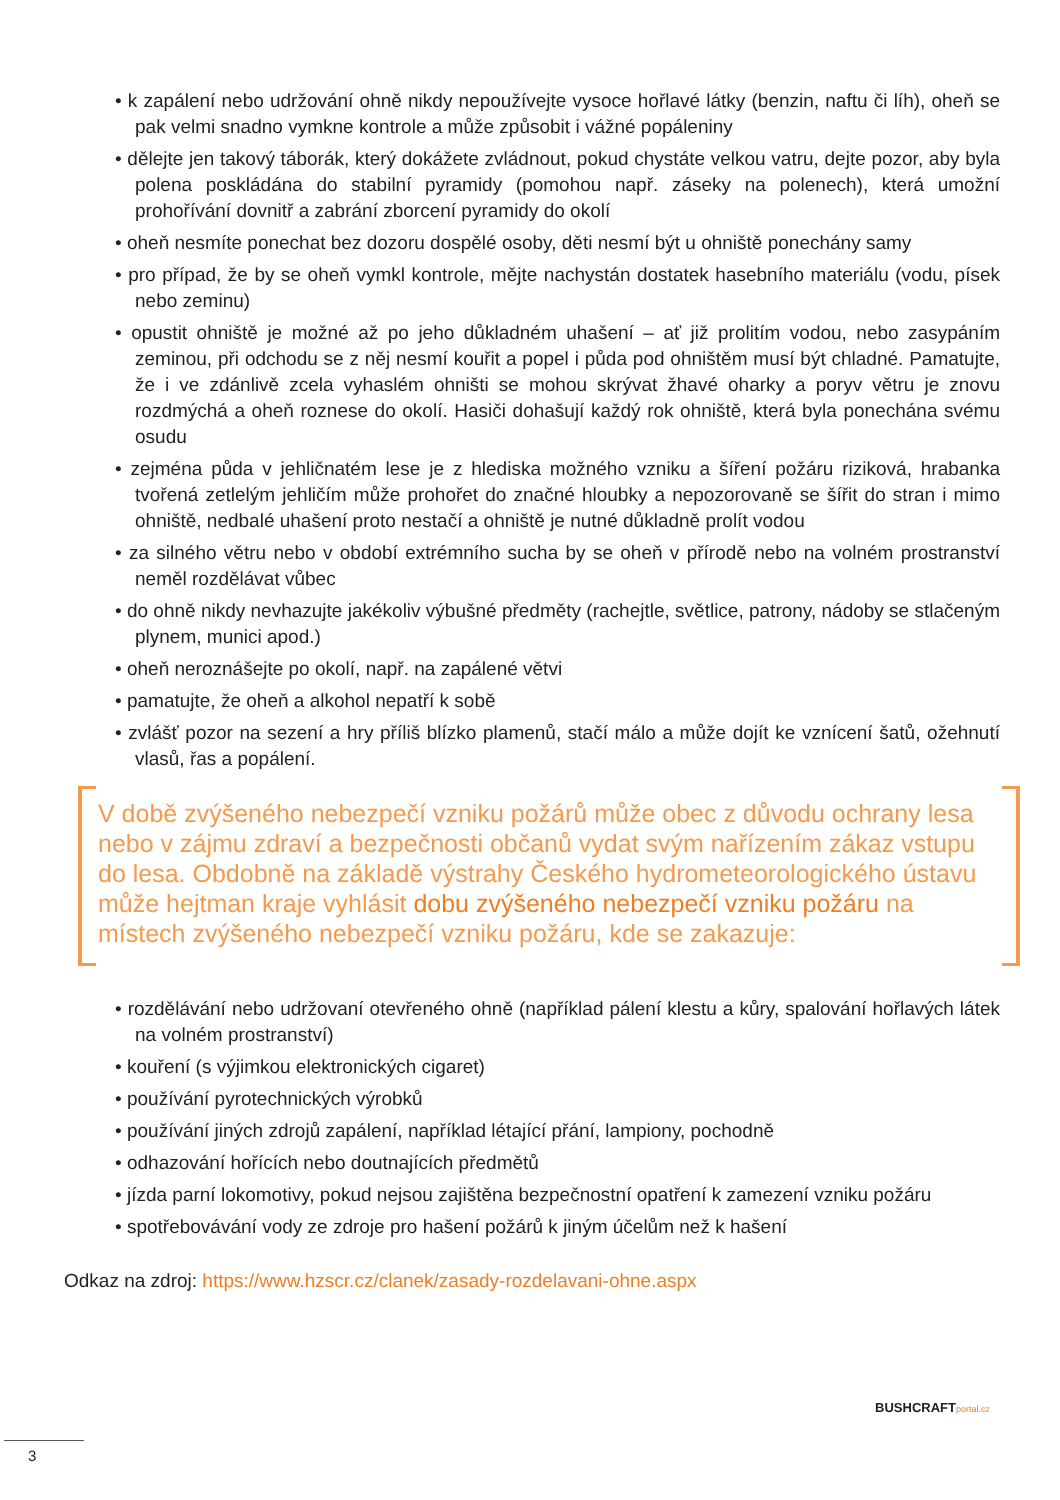• k zapálení nebo udržování ohně nikdy nepoužívejte vysoce hořlavé látky (benzin, naftu či líh), oheň se pak velmi snadno vymkne kontrole a může způsobit i vážné popáleniny
• dělejte jen takový táborák, který dokážete zvládnout, pokud chystáte velkou vatru, dejte pozor, aby byla polena poskládána do stabilní pyramidy (pomohou např. záseky na polenech), která umožní prohořívání dovnitř a zabrání zborcení pyramidy do okolí
• oheň nesmíte ponechat bez dozoru dospělé osoby, děti nesmí být u ohniště ponechány samy
• pro případ, že by se oheň vymkl kontrole, mějte nachystán dostatek hasebního materiálu (vodu, písek nebo zeminu)
• opustit ohniště je možné až po jeho důkladném uhašení – ať již prolitím vodou, nebo zasypáním zeminou, při odchodu se z něj nesmí kouřit a popel i půda pod ohništěm musí být chladné. Pamatujte, že i ve zdánlivě zcela vyhaslém ohništi se mohou skrývat žhavé oharky a poryv větru je znovu rozdmýchá a oheň roznese do okolí. Hasiči dohašují každý rok ohniště, která byla ponechána svému osudu
• zejména půda v jehličnatém lese je z hlediska možného vzniku a šíření požáru riziková, hrabanka tvořená zetlelým jehličím může prohořet do značné hloubky a nepozorovaně se šířit do stran i mimo ohniště, nedbalé uhašení proto nestačí a ohniště je nutné důkladně prolít vodou
• za silného větru nebo v období extrémního sucha by se oheň v přírodě nebo na volném prostranství neměl rozdělávat vůbec
• do ohně nikdy nevhazujte jakékoliv výbušné předměty (rachejtle, světlice, patrony, nádoby se stlačeným plynem, munici apod.)
• oheň neroznášejte po okolí, např. na zapálené větvi
• pamatujte, že oheň a alkohol nepatří k sobě
• zvlášť pozor na sezení a hry příliš blízko plamenů, stačí málo a může dojít ke vznícení šatů, ožehnutí vlasů, řas a popálení.
V době zvýšeného nebezpečí vzniku požárů může obec z důvodu ochrany lesa nebo v zájmu zdraví a bezpečnosti občanů vydat svým nařízením zákaz vstupu do lesa. Obdobně na základě výstrahy Českého hydrometeorologického ústavu může hejtman kraje vyhlásit dobu zvýšeného nebezpečí vzniku požáru na místech zvýšeného nebezpečí vzniku požáru, kde se zakazuje:
• rozdělávání nebo udržovaní otevřeného ohně (například pálení klestu a kůry, spalování hořlavých látek na volném prostranství)
• kouření (s výjimkou elektronických cigaret)
• používání pyrotechnických výrobků
• používání jiných zdrojů zapálení, například létající přání, lampiony, pochodně
• odhazování hořících nebo doutnajících předmětů
• jízda parní lokomotivy, pokud nejsou zajištěna bezpečnostní opatření k zamezení vzniku požáru
• spotřebovávání vody ze zdroje pro hašení požárů k jiným účelům než k hašení
Odkaz na zdroj: https://www.hzscr.cz/clanek/zasady-rozdelavani-ohne.aspx
BUSHCRAFTportal.cz
3